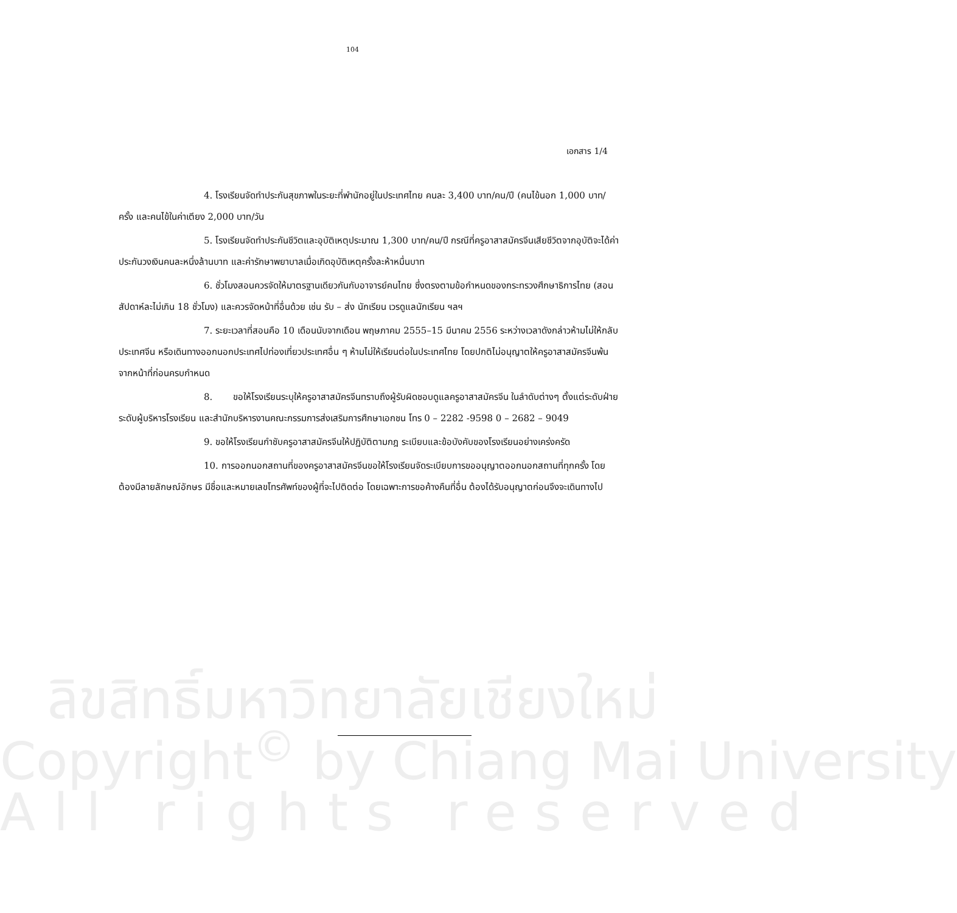104
เอกสาร 1/4
4. โรงเรียนจัดทำประกันสุขภาพในระยะที่พำนักอยู่ในประเทศไทย คนละ 3,400 บาท/คน/ปี (คนไข้นอก 1,000 บาท/ครั้ง และคนไข้ในค่าเตียง 2,000 บาท/วัน
5. โรงเรียนจัดทำประกันชีวิตและอุบัติเหตุประมาณ 1,300 บาท/คน/ปี กรณีที่ครูอาสาสมัครจีนเสียชีวิตจากอุบัติจะได้ค่าประกันวงเงินคนละหนึ่งล้านบาท และค่ารักษาพยาบาลเมื่อเกิดอุบัติเหตุครั้งละห้าหมื่นบาท
6. ชั่วโมงสอนควรจัดให้มาตรฐานเดียวกันกับอาจารย์คนไทย ซึ่งตรงตามข้อกำหนดของกระทรวงศึกษาธิการไทย (สอนสัปดาห์ละไม่เกิน 18 ชั่วโมง) และควรจัดหน้าที่อื่นด้วย เช่น รับ – ส่ง นักเรียน เวรดูแลนักเรียน ฯลฯ
7. ระยะเวลาที่สอนคือ 10 เดือนนับจากเดือน พฤษภาคม 2555–15 มีนาคม 2556 ระหว่างเวลาดังกล่าวห้ามไม่ให้กลับประเทศจีน หรือเดินทางออกนอกประเทศไปท่องเที่ยวประเทศอื่น ๆ ห้ามไม่ให้เรียนต่อในประเทศไทย โดยปกติไม่อนุญาตให้ครูอาสาสมัครจีนพ้นจากหน้าที่ก่อนครบกำหนด
8. ขอให้โรงเรียนระบุให้ครูอาสาสมัครจีนทราบถึงผู้รับผิดชอบดูแลครูอาสาสมัครจีน ในลำดับต่างๆ ตั้งแต่ระดับฝ่าย ระดับผู้บริหารโรงเรียน และสำนักบริหารงานคณะกรรมการส่งเสริมการศึกษาเอกชน โทร 0 – 2282 -9598 0 – 2682 – 9049
9. ขอให้โรงเรียนกำชับครูอาสาสมัครจีนให้ปฏิบัติตามกฎ ระเบียบและข้อบังคับของโรงเรียนอย่างเคร่งครัด
10. การออกนอกสถานที่ของครูอาสาสมัครจีนขอให้โรงเรียนจัดระเบียบการขออนุญาตออกนอกสถานที่ทุกครั้ง โดยต้องมีลายลักษณ์อักษร มีชื่อและหมายเลขโทรศัพท์ของผู้ที่จะไปติดต่อ โดยเฉพาะการขอค้างคืนที่อื่น ต้องได้รับอนุญาตก่อนจึงจะเดินทางไป
ลิขสิทธิ์มหาวิทยาลัยเชียงใหม่
Copyright<sup>©</sup> by Chiang Mai University
All rights reserved